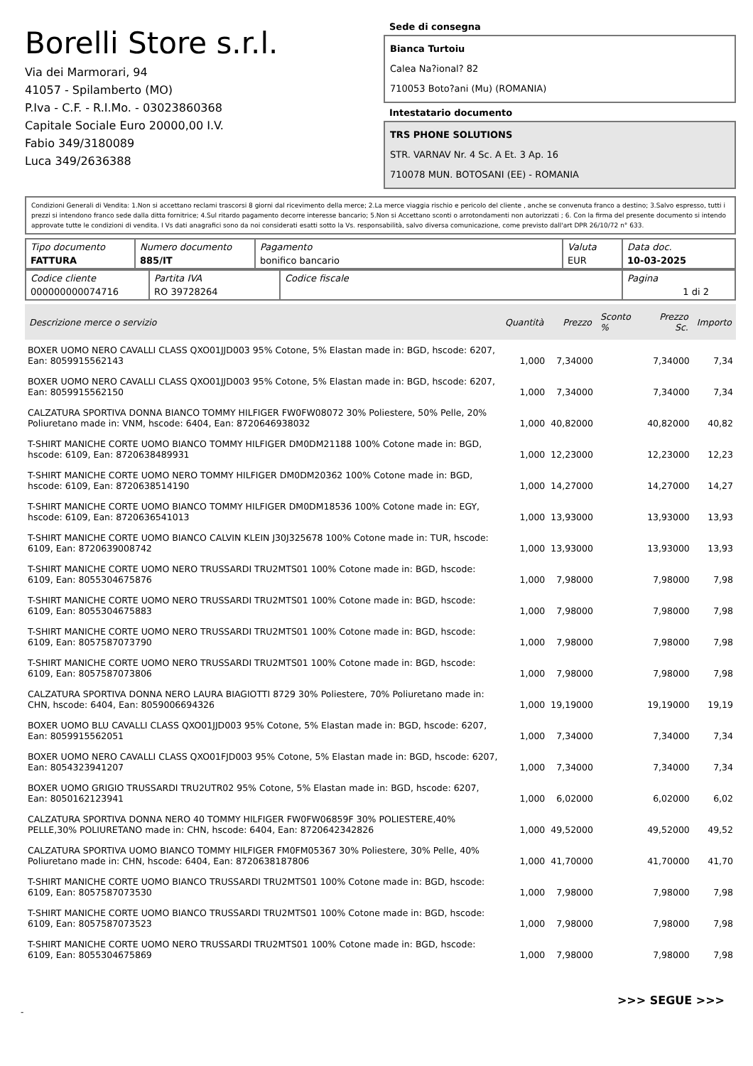Borelli Store s.r.l.
Via dei Marmorari, 94
41057 - Spilamberto (MO)
P.Iva - C.F. - R.I.Mo. - 03023860368
Capitale Sociale Euro 20000,00 I.V.
Fabio 349/3180089
Luca 349/2636388
Sede di consegna
Bianca Turtoiu
Calea Na?ional? 82
710053 Boto?ani (Mu) (ROMANIA)
Intestatario documento
TRS PHONE SOLUTIONS
STR. VARNAV Nr. 4 Sc. A Et. 3 Ap. 16
710078 MUN. BOTOSANI (EE) - ROMANIA
Condizioni Generali di Vendita: 1.Non si accettano reclami trascorsi 8 giorni dal ricevimento della merce; 2.La merce viaggia rischio e pericolo del cliente , anche se convenuta franco a destino; 3.Salvo espresso, tutti i prezzi si intendono franco sede dalla ditta fornitrice; 4.Sul ritardo pagamento decorre interesse bancario; 5.Non si Accettano sconti o arrotondamenti non autorizzati ; 6. Con la firma del presente documento si intendo approvate tutte le condizioni di vendita. I Vs dati anagrafici sono da noi considerati esatti sotto la Vs. responsabilità, salvo diversa comunicazione, come previsto dall'art DPR 26/10/72 n° 633.
| Tipo documento FATTURA | Numero documento 885/IT | Pagamento bonifico bancario | Valuta EUR | Data doc. 10-03-2025 |
| Codice cliente 000000000074716 | Partita IVA RO 39728264 | Codice fiscale | Pagina 1 di 2 |
| Descrizione merce o servizio | Quantità | Prezzo | Sconto % | Prezzo Sc. | Importo |
| --- | --- | --- | --- | --- | --- |
| BOXER UOMO NERO CAVALLI CLASS QXO01JJD003 95% Cotone, 5% Elastan made in: BGD, hscode: 6207, Ean: 8059915562143 | 1,000 | 7,34000 | | 7,34000 | 7,34 |
| BOXER UOMO NERO CAVALLI CLASS QXO01JJD003 95% Cotone, 5% Elastan made in: BGD, hscode: 6207, Ean: 8059915562150 | 1,000 | 7,34000 | | 7,34000 | 7,34 |
| CALZATURA SPORTIVA DONNA BIANCO TOMMY HILFIGER FW0FW08072 30% Poliestere, 50% Pelle, 20% Poliuretano made in: VNM, hscode: 6404, Ean: 8720646938032 | 1,000 | 40,82000 | | 40,82000 | 40,82 |
| T-SHIRT MANICHE CORTE UOMO BIANCO TOMMY HILFIGER DM0DM21188 100% Cotone made in: BGD, hscode: 6109, Ean: 8720638489931 | 1,000 | 12,23000 | | 12,23000 | 12,23 |
| T-SHIRT MANICHE CORTE UOMO NERO TOMMY HILFIGER DM0DM20362 100% Cotone made in: BGD, hscode: 6109, Ean: 8720638514190 | 1,000 | 14,27000 | | 14,27000 | 14,27 |
| T-SHIRT MANICHE CORTE UOMO BIANCO TOMMY HILFIGER DM0DM18536 100% Cotone made in: EGY, hscode: 6109, Ean: 8720636541013 | 1,000 | 13,93000 | | 13,93000 | 13,93 |
| T-SHIRT MANICHE CORTE UOMO BIANCO CALVIN KLEIN J30J325678 100% Cotone made in: TUR, hscode: 6109, Ean: 8720639008742 | 1,000 | 13,93000 | | 13,93000 | 13,93 |
| T-SHIRT MANICHE CORTE UOMO NERO TRUSSARDI TRU2MTS01 100% Cotone made in: BGD, hscode: 6109, Ean: 8055304675876 | 1,000 | 7,98000 | | 7,98000 | 7,98 |
| T-SHIRT MANICHE CORTE UOMO NERO TRUSSARDI TRU2MTS01 100% Cotone made in: BGD, hscode: 6109, Ean: 8055304675883 | 1,000 | 7,98000 | | 7,98000 | 7,98 |
| T-SHIRT MANICHE CORTE UOMO NERO TRUSSARDI TRU2MTS01 100% Cotone made in: BGD, hscode: 6109, Ean: 8057587073790 | 1,000 | 7,98000 | | 7,98000 | 7,98 |
| T-SHIRT MANICHE CORTE UOMO NERO TRUSSARDI TRU2MTS01 100% Cotone made in: BGD, hscode: 6109, Ean: 8057587073806 | 1,000 | 7,98000 | | 7,98000 | 7,98 |
| CALZATURA SPORTIVA DONNA NERO LAURA BIAGIOTTI 8729 30% Poliestere, 70% Poliuretano made in: CHN, hscode: 6404, Ean: 8059006694326 | 1,000 | 19,19000 | | 19,19000 | 19,19 |
| BOXER UOMO BLU CAVALLI CLASS QXO01JJD003 95% Cotone, 5% Elastan made in: BGD, hscode: 6207, Ean: 8059915562051 | 1,000 | 7,34000 | | 7,34000 | 7,34 |
| BOXER UOMO NERO CAVALLI CLASS QXO01FJD003 95% Cotone, 5% Elastan made in: BGD, hscode: 6207, Ean: 8054323941207 | 1,000 | 7,34000 | | 7,34000 | 7,34 |
| BOXER UOMO GRIGIO TRUSSARDI TRU2UTR02 95% Cotone, 5% Elastan made in: BGD, hscode: 6207, Ean: 8050162123941 | 1,000 | 6,02000 | | 6,02000 | 6,02 |
| CALZATURA SPORTIVA DONNA NERO 40 TOMMY HILFIGER FW0FW06859F 30% POLIESTERE,40% PELLE,30% POLIURETANO made in: CHN, hscode: 6404, Ean: 8720642342826 | 1,000 | 49,52000 | | 49,52000 | 49,52 |
| CALZATURA SPORTIVA UOMO BIANCO TOMMY HILFIGER FM0FM05367 30% Poliestere, 30% Pelle, 40% Poliuretano made in: CHN, hscode: 6404, Ean: 8720638187806 | 1,000 | 41,70000 | | 41,70000 | 41,70 |
| T-SHIRT MANICHE CORTE UOMO BIANCO TRUSSARDI TRU2MTS01 100% Cotone made in: BGD, hscode: 6109, Ean: 8057587073530 | 1,000 | 7,98000 | | 7,98000 | 7,98 |
| T-SHIRT MANICHE CORTE UOMO BIANCO TRUSSARDI TRU2MTS01 100% Cotone made in: BGD, hscode: 6109, Ean: 8057587073523 | 1,000 | 7,98000 | | 7,98000 | 7,98 |
| T-SHIRT MANICHE CORTE UOMO NERO TRUSSARDI TRU2MTS01 100% Cotone made in: BGD, hscode: 6109, Ean: 8055304675869 | 1,000 | 7,98000 | | 7,98000 | 7,98 |
>>> SEGUE >>>
-